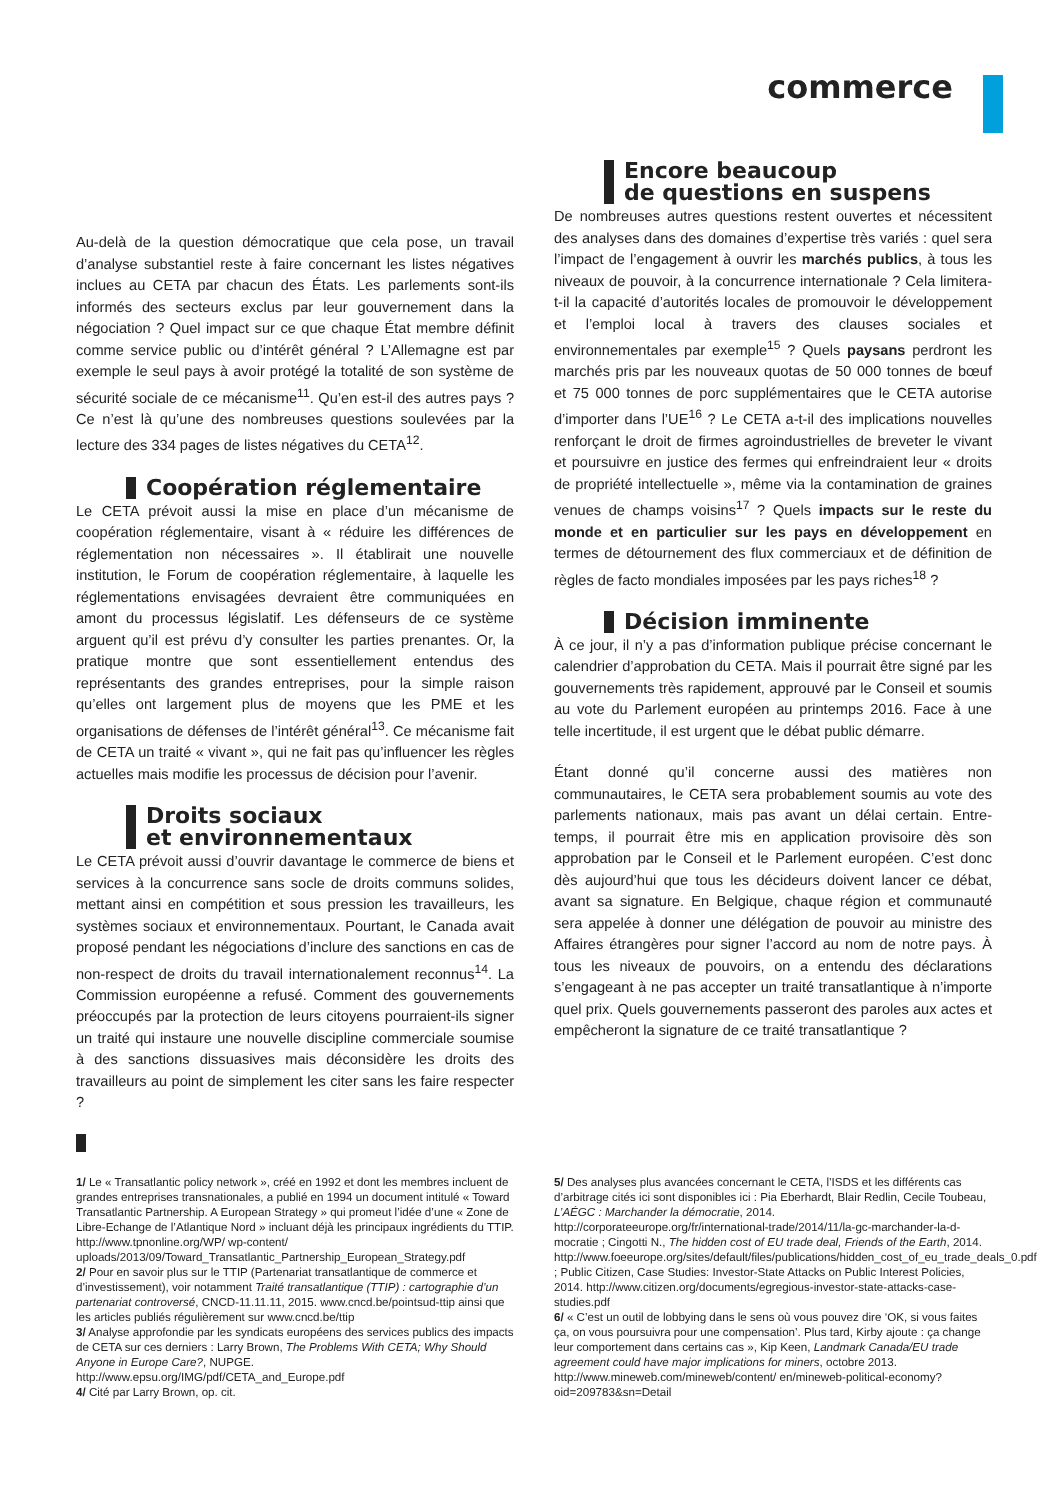commerce
Au-delà de la question démocratique que cela pose, un travail d’analyse substantiel reste à faire concernant les listes négatives inclues au CETA par chacun des États. Les parlements sont-ils informés des secteurs exclus par leur gouvernement dans la négociation ? Quel impact sur ce que chaque État membre définit comme service public ou d’intérêt général ? L’Allemagne est par exemple le seul pays à avoir protégé la totalité de son système de sécurité sociale de ce mécanisme<sup>11</sup>. Qu’en est-il des autres pays ? Ce n’est là qu’une des nombreuses questions soulevées par la lecture des 334 pages de listes négatives du CETA<sup>12</sup>.
Coopération réglementaire
Le CETA prévoit aussi la mise en place d’un mécanisme de coopération réglementaire, visant à « réduire les différences de réglementation non nécessaires ». Il établirait une nouvelle institution, le Forum de coopération réglementaire, à laquelle les réglementations envisagées devraient être communiquées en amont du processus législatif. Les défenseurs de ce système arguent qu’il est prévu d’y consulter les parties prenantes. Or, la pratique montre que sont essentiellement entendus des représentants des grandes entreprises, pour la simple raison qu’elles ont largement plus de moyens que les PME et les organisations de défenses de l’intérêt général<sup>13</sup>. Ce mécanisme fait de CETA un traité « vivant », qui ne fait pas qu’influencer les règles actuelles mais modifie les processus de décision pour l’avenir.
Droits sociaux
et environnementaux
Le CETA prévoit aussi d’ouvrir davantage le commerce de biens et services à la concurrence sans socle de droits communs solides, mettant ainsi en compétition et sous pression les travailleurs, les systèmes sociaux et environnementaux. Pourtant, le Canada avait proposé pendant les négociations d’inclure des sanctions en cas de non-respect de droits du travail internationalement reconnus<sup>14</sup>. La Commission européenne a refusé. Comment des gouvernements préoccupés par la protection de leurs citoyens pourraient-ils signer un traité qui instaure une nouvelle discipline commerciale soumise à des sanctions dissuasives mais déconsidère les droits des travailleurs au point de simplement les citer sans les faire respecter ?
Encore beaucoup
de questions en suspens
De nombreuses autres questions restent ouvertes et nécessitent des analyses dans des domaines d’expertise très variés : quel sera l’impact de l’engagement à ouvrir les marchés publics, à tous les niveaux de pouvoir, à la concurrence internationale ? Cela limitera-t-il la capacité d’autorités locales de promouvoir le développement et l’emploi local à travers des clauses sociales et environnementales par exemple<sup>15</sup> ? Quels paysans perdront les marchés pris par les nouveaux quotas de 50 000 tonnes de bœuf et 75 000 tonnes de porc supplémentaires que le CETA autorise d’importer dans l’UE<sup>16</sup> ? Le CETA a-t-il des implications nouvelles renforçant le droit de firmes agroindustrielles de breveter le vivant et poursuivre en justice des fermes qui enfreindraient leur « droits de propriété intellectuelle », même via la contamination de graines venues de champs voisins<sup>17</sup> ? Quels impacts sur le reste du monde et en particulier sur les pays en développement en termes de détournement des flux commerciaux et de définition de règles de facto mondiales imposées par les pays riches<sup>18</sup> ?
Décision imminente
À ce jour, il n’y a pas d’information publique précise concernant le calendrier d’approbation du CETA. Mais il pourrait être signé par les gouvernements très rapidement, approuvé par le Conseil et soumis au vote du Parlement européen au printemps 2016. Face à une telle incertitude, il est urgent que le débat public démarre.
Étant donné qu’il concerne aussi des matières non communautaires, le CETA sera probablement soumis au vote des parlements nationaux, mais pas avant un délai certain. Entre-temps, il pourrait être mis en application provisoire dès son approbation par le Conseil et le Parlement européen. C’est donc dès aujourd’hui que tous les décideurs doivent lancer ce débat, avant sa signature. En Belgique, chaque région et communauté sera appelée à donner une délégation de pouvoir au ministre des Affaires étrangères pour signer l’accord au nom de notre pays. À tous les niveaux de pouvoirs, on a entendu des déclarations s’engageant à ne pas accepter un traité transatlantique à n’importe quel prix. Quels gouvernements passeront des paroles aux actes et empêcheront la signature de ce traité transatlantique ?
1/ Le « Transatlantic policy network », créé en 1992 et dont les membres incluent de grandes entreprises transnationales, a publié en 1994 un document intitulé « Toward Transatlantic Partnership. A European Strategy » qui promeut l’idée d’une « Zone de Libre-Echange de l’Atlantique Nord » incluant déjà les principaux ingrédients du TTIP. http://www.tpnonline.org/WP/ wp-content/ uploads/2013/09/Toward_Transatlantic_Partnership_European_Strategy.pdf
2/ Pour en savoir plus sur le TTIP (Partenariat transatlantique de commerce et d’investissement), voir notamment Traité transatlantique (TTIP) : cartographie d’un partenariat controversé, CNCD-11.11.11, 2015. www.cncd.be/pointsud-ttip ainsi que les articles publiés régulièrement sur www.cncd.be/ttip
3/ Analyse approfondie par les syndicats européens des services publics des impacts de CETA sur ces derniers : Larry Brown, The Problems With CETA; Why Should Anyone in Europe Care?, NUPGE. http://www.epsu.org/IMG/pdf/CETA_and_Europe.pdf
4/ Cité par Larry Brown, op. cit.
5/ Des analyses plus avancées concernant le CETA, l’ISDS et les différents cas d’arbitrage cités ici sont disponibles ici : Pia Eberhardt, Blair Redlin, Cecile Toubeau, L’AÉGC : Marchander la démocratie, 2014. http://corporateeurope.org/fr/international-trade/2014/11/la-gc-marchander-la-d-mocratie ; Cingotti N., The hidden cost of EU trade deal, Friends of the Earth, 2014. http://www.foeeurope.org/sites/default/files/publications/hidden_cost_of_eu_trade_deals_0.pdf ; Public Citizen, Case Studies: Investor-State Attacks on Public Interest Policies, 2014. http://www.citizen.org/documents/egregious-investor-state-attacks-case-studies.pdf
6/ « C’est un outil de lobbying dans le sens où vous pouvez dire ‘OK, si vous faites ça, on vous poursuivra pour une compensation’. Plus tard, Kirby ajoute : ça change leur comportement dans certains cas », Kip Keen, Landmark Canada/EU trade agreement could have major implications for miners, octobre 2013. http://www.mineweb.com/mineweb/content/ en/mineweb-political-economy?oid=209783&sn=Detail